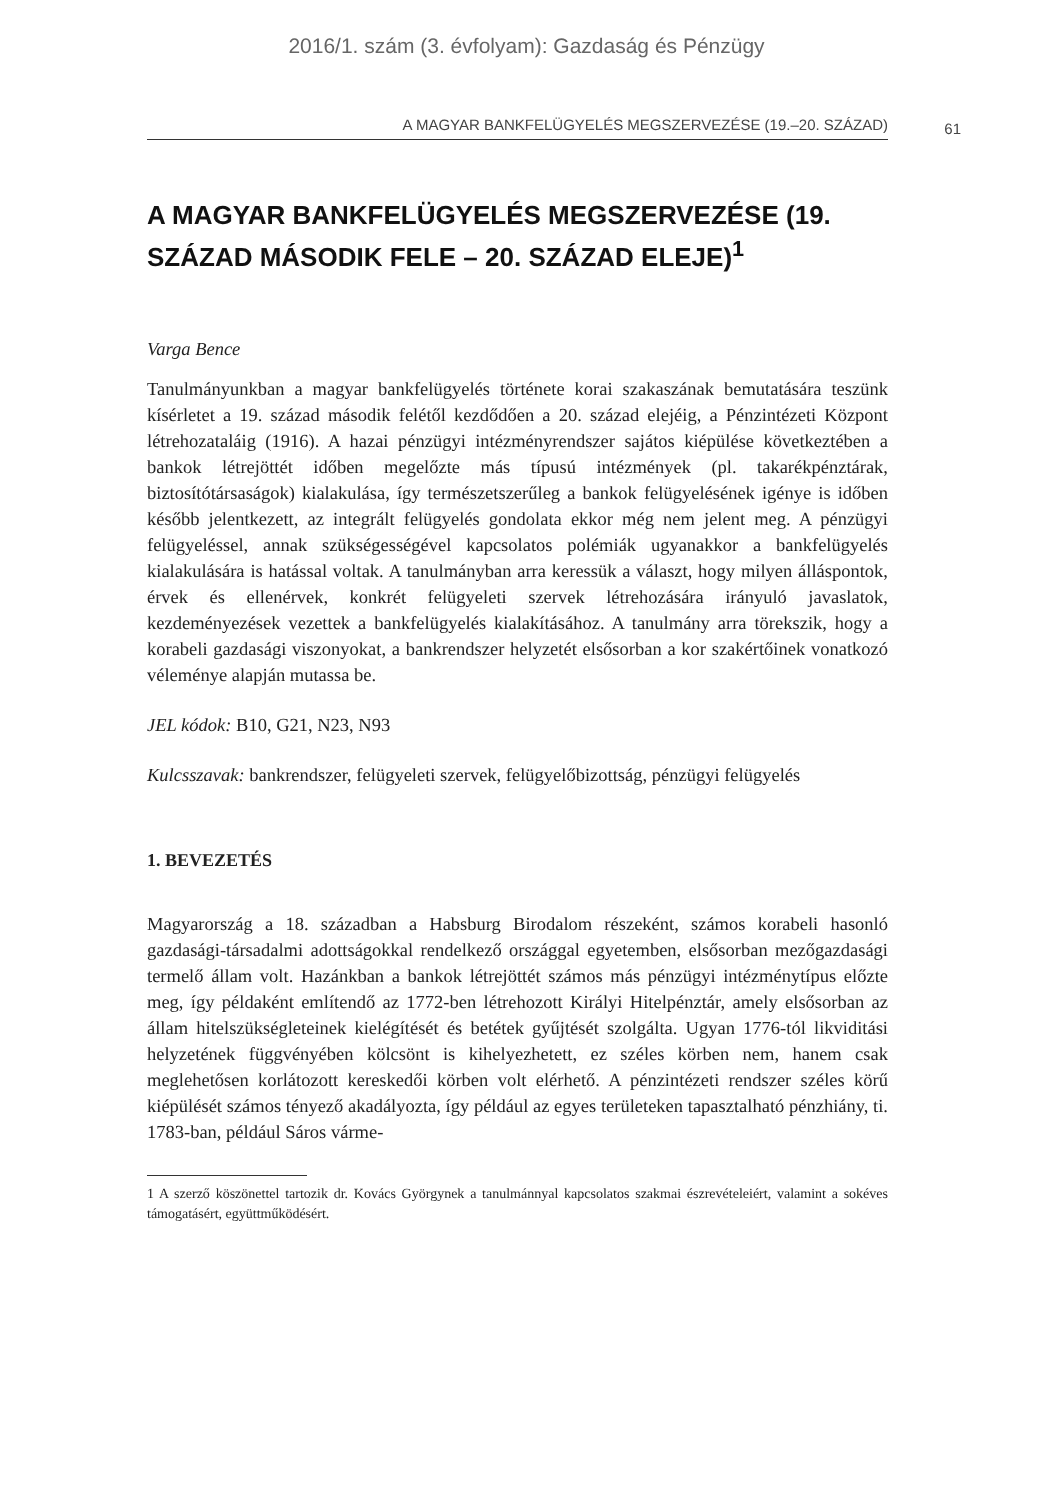2016/1. szám (3. évfolyam): Gazdaság és Pénzügy
A MAGYAR BANKFELÜGYELÉS MEGSZERVEZÉSE (19.–20. SZÁZAD) 61
A MAGYAR BANKFELÜGYELÉS MEGSZERVEZÉSE (19. SZÁZAD MÁSODIK FELE – 20. SZÁZAD ELEJE)<sup>1</sup>
Varga Bence
Tanulmányunkban a magyar bankfelügyelés története korai szakaszának bemutatására teszünk kísérletet a 19. század második felétől kezdődően a 20. század elejéig, a Pénzintézeti Központ létrehozataláig (1916). A hazai pénzügyi intézményrendszer sajátos kiépülése következtében a bankok létrejöttét időben megelőzte más típusú intézmények (pl. takarékpénztárak, biztosítótársaságok) kialakulása, így természetszerűleg a bankok felügyelésének igénye is időben később jelentkezett, az integrált felügyelés gondolata ekkor még nem jelent meg. A pénzügyi felügyeléssel, annak szükségességével kapcsolatos polémiák ugyanakkor a bankfelügyelés kialakulására is hatással voltak. A tanulmányban arra keressük a választ, hogy milyen álláspontok, érvek és ellenérvek, konkrét felügyeleti szervek létrehozására irányuló javaslatok, kezdeményezések vezettek a bankfelügyelés kialakításához. A tanulmány arra törekszik, hogy a korabeli gazdasági viszonyokat, a bankrendszer helyzetét elsősorban a kor szakértőinek vonatkozó véleménye alapján mutassa be.
JEL kódok: B10, G21, N23, N93
Kulcsszavak: bankrendszer, felügyeleti szervek, felügyelőbizottság, pénzügyi felügyelés
1. BEVEZETÉS
Magyarország a 18. században a Habsburg Birodalom részeként, számos korabeli hasonló gazdasági-társadalmi adottságokkal rendelkező országgal egyetemben, elsősorban mezőgazdasági termelő állam volt. Hazánkban a bankok létrejöttét számos más pénzügyi intézménytípus előzte meg, így példaként említendő az 1772-ben létrehozott Királyi Hitelpénztár, amely elsősorban az állam hitelszükségleteinek kielégítését és betétek gyűjtését szolgálta. Ugyan 1776-tól likviditási helyzetének függvényében kölcsönt is kihelyezhetett, ez széles körben nem, hanem csak meglehetősen korlátozott kereskedői körben volt elérhető. A pénzintézeti rendszer széles körű kiépülését számos tényező akadályozta, így például az egyes területeken tapasztalható pénzhiány, ti. 1783-ban, például Sáros várme-
1 A szerző köszönettel tartozik dr. Kovács Györgynek a tanulmánnyal kapcsolatos szakmai észrevételeiért, valamint a sokéves támogatásért, együttműködésért.